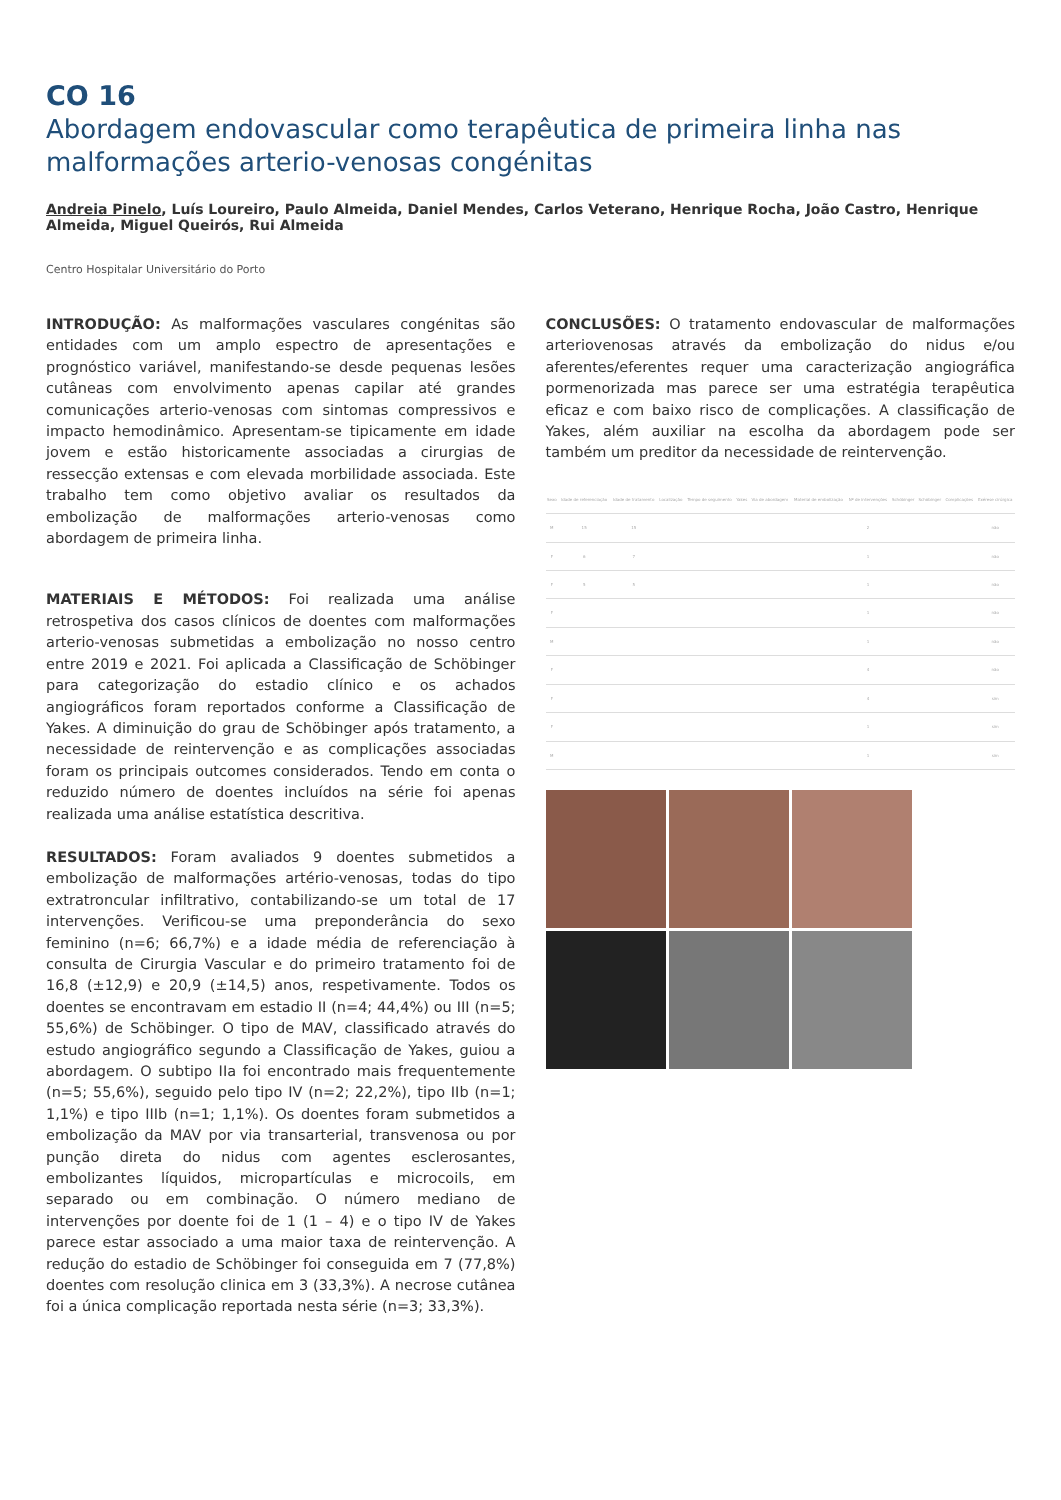CO 16
Abordagem endovascular como terapêutica de primeira linha nas malformações arterio-venosas congénitas
Andreia Pinelo, Luís Loureiro, Paulo Almeida, Daniel Mendes, Carlos Veterano, Henrique Rocha, João Castro, Henrique Almeida, Miguel Queirós, Rui Almeida
Centro Hospitalar Universitário do Porto
INTRODUÇÃO: As malformações vasculares congénitas são entidades com um amplo espectro de apresentações e prognóstico variável, manifestando-se desde pequenas lesões cutâneas com envolvimento apenas capilar até grandes comunicações arterio-venosas com sintomas compressivos e impacto hemodinâmico. Apresentam-se tipicamente em idade jovem e estão historicamente associadas a cirurgias de ressecção extensas e com elevada morbilidade associada. Este trabalho tem como objetivo avaliar os resultados da embolização de malformações arterio-venosas como abordagem de primeira linha.
MATERIAIS E MÉTODOS: Foi realizada uma análise retrospetiva dos casos clínicos de doentes com malformações arterio-venosas submetidas a embolização no nosso centro entre 2019 e 2021. Foi aplicada a Classificação de Schöbinger para categorização do estadio clínico e os achados angiográficos foram reportados conforme a Classificação de Yakes. A diminuição do grau de Schöbinger após tratamento, a necessidade de reintervenção e as complicações associadas foram os principais outcomes considerados. Tendo em conta o reduzido número de doentes incluídos na série foi apenas realizada uma análise estatística descritiva.
RESULTADOS: Foram avaliados 9 doentes submetidos a embolização de malformações artério-venosas, todas do tipo extratroncular infiltrativo, contabilizando-se um total de 17 intervenções. Verificou-se uma preponderância do sexo feminino (n=6; 66,7%) e a idade média de referenciação à consulta de Cirurgia Vascular e do primeiro tratamento foi de 16,8 (±12,9) e 20,9 (±14,5) anos, respetivamente. Todos os doentes se encontravam em estadio II (n=4; 44,4%) ou III (n=5; 55,6%) de Schöbinger. O tipo de MAV, classificado através do estudo angiográfico segundo a Classificação de Yakes, guiou a abordagem. O subtipo IIa foi encontrado mais frequentemente (n=5; 55,6%), seguido pelo tipo IV (n=2; 22,2%), tipo IIb (n=1; 1,1%) e tipo IIIb (n=1; 1,1%). Os doentes foram submetidos a embolização da MAV por via transarterial, transvenosa ou por punção direta do nidus com agentes esclerosantes, embolizantes líquidos, micropartículas e microcoils, em separado ou em combinação. O número mediano de intervenções por doente foi de 1 (1 – 4) e o tipo IV de Yakes parece estar associado a uma maior taxa de reintervenção. A redução do estadio de Schöbinger foi conseguida em 7 (77,8%) doentes com resolução clinica em 3 (33,3%). A necrose cutânea foi a única complicação reportada nesta série (n=3; 33,3%).
CONCLUSÕES: O tratamento endovascular de malformações arteriovenosas através da embolização do nidus e/ou aferentes/eferentes requer uma caracterização angiográfica pormenorizada mas parece ser uma estratégia terapêutica eficaz e com baixo risco de complicações. A classificação de Yakes, além auxiliar na escolha da abordagem pode ser também um preditor da necessidade de reintervenção.
| Sexo | Idade de referenciação | Idade de tratamento | Localização | Tempo de seguimento | Yakes | Via de abordagem | Material de embolização | Nº de intervenções | Schöbinger | Schöbinger | Complicações | Exérese cirúrgica |
| --- | --- | --- | --- | --- | --- | --- | --- | --- | --- | --- | --- | --- |
| M | 15 | 15 | | | | | | 2 | | | | não |
| F | 6 | 7 | | | | | | 1 | | | | não |
| F | 5 | 5 | | | | | | 1 | | | | não |
| F | | | | | | | | 1 | | | | não |
| M | | | | | | | | 1 | | | | não |
| F | | | | | | | | 4 | | | | não |
| F | | | | | | | | 4 | | | | sim |
| F | | | | | | | | 1 | | | | sim |
| M | | | | | | | | 1 | | | | sim |